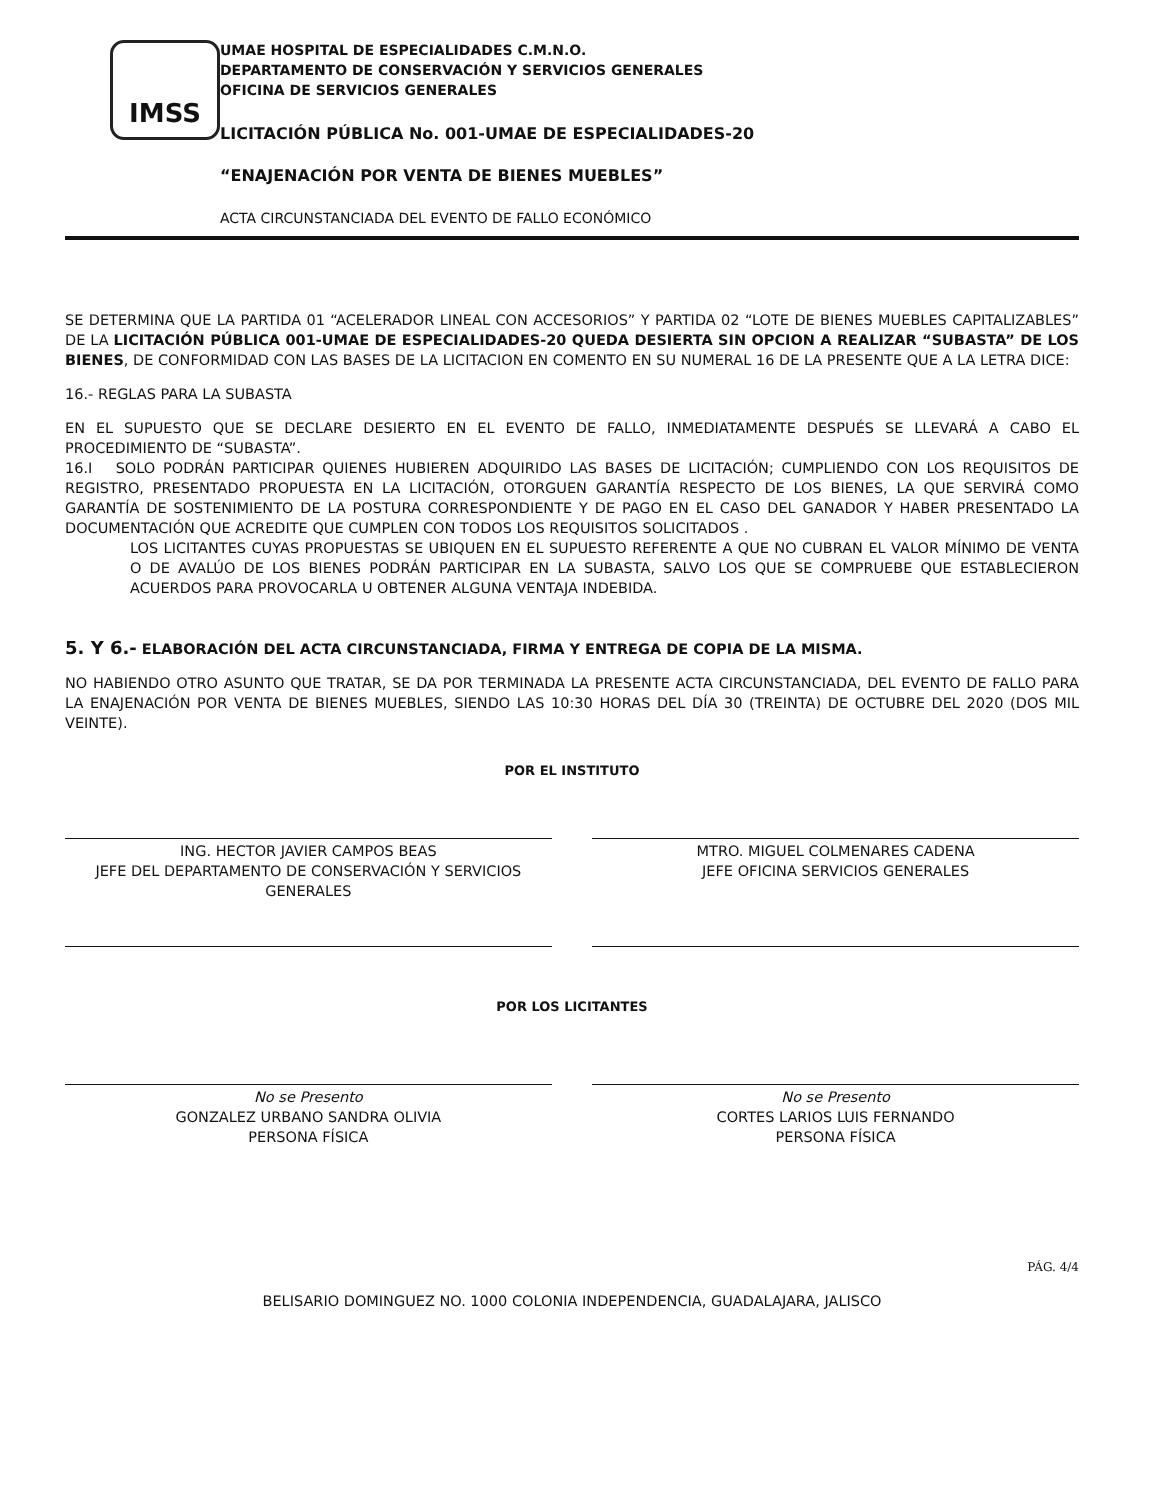IMSS
UMAE HOSPITAL DE ESPECIALIDADES C.M.N.O.
DEPARTAMENTO DE CONSERVACIÓN Y SERVICIOS GENERALES
OFICINA DE SERVICIOS GENERALES
LICITACIÓN PÚBLICA No. 001-UMAE DE ESPECIALIDADES-20
“ENAJENACIÓN POR VENTA DE BIENES MUEBLES”
ACTA CIRCUNSTANCIADA DEL EVENTO DE FALLO ECONÓMICO
SE DETERMINA QUE LA PARTIDA 01 “ACELERADOR LINEAL CON ACCESORIOS” Y PARTIDA 02 “LOTE DE BIENES MUEBLES CAPITALIZABLES” DE LA LICITACIÓN PÚBLICA 001-UMAE DE ESPECIALIDADES-20 QUEDA DESIERTA SIN OPCION A REALIZAR “SUBASTA” DE LOS BIENES, DE CONFORMIDAD CON LAS BASES DE LA LICITACION EN COMENTO EN SU NUMERAL 16 DE LA PRESENTE QUE A LA LETRA DICE:
16.- REGLAS PARA LA SUBASTA
EN EL SUPUESTO QUE SE DECLARE DESIERTO EN EL EVENTO DE FALLO, INMEDIATAMENTE DESPUÉS SE LLEVARÁ A CABO EL PROCEDIMIENTO DE “SUBASTA”.
16.I SOLO PODRÁN PARTICIPAR QUIENES HUBIEREN ADQUIRIDO LAS BASES DE LICITACIÓN; CUMPLIENDO CON LOS REQUISITOS DE REGISTRO, PRESENTADO PROPUESTA EN LA LICITACIÓN, OTORGUEN GARANTÍA RESPECTO DE LOS BIENES, LA QUE SERVIRÁ COMO GARANTÍA DE SOSTENIMIENTO DE LA POSTURA CORRESPONDIENTE Y DE PAGO EN EL CASO DEL GANADOR Y HABER PRESENTADO LA DOCUMENTACIÓN QUE ACREDITE QUE CUMPLEN CON TODOS LOS REQUISITOS SOLICITADOS .
LOS LICITANTES CUYAS PROPUESTAS SE UBIQUEN EN EL SUPUESTO REFERENTE A QUE NO CUBRAN EL VALOR MÍNIMO DE VENTA O DE AVALÚO DE LOS BIENES PODRÁN PARTICIPAR EN LA SUBASTA, SALVO LOS QUE SE COMPRUEBE QUE ESTABLECIERON ACUERDOS PARA PROVOCARLA U OBTENER ALGUNA VENTAJA INDEBIDA.
5. Y 6.- ELABORACIÓN DEL ACTA CIRCUNSTANCIADA, FIRMA Y ENTREGA DE COPIA DE LA MISMA.
NO HABIENDO OTRO ASUNTO QUE TRATAR, SE DA POR TERMINADA LA PRESENTE ACTA CIRCUNSTANCIADA, DEL EVENTO DE FALLO PARA LA ENAJENACIÓN POR VENTA DE BIENES MUEBLES, SIENDO LAS 10:30 HORAS DEL DÍA 30 (TREINTA) DE OCTUBRE DEL 2020 (DOS MIL VEINTE).
POR EL INSTITUTO
ING. HECTOR JAVIER CAMPOS BEAS
JEFE DEL DEPARTAMENTO DE CONSERVACIÓN Y SERVICIOS GENERALES
MTRO. MIGUEL COLMENARES CADENA
JEFE OFICINA SERVICIOS GENERALES
POR LOS LICITANTES
No se Presento
GONZALEZ URBANO SANDRA OLIVIA
PERSONA FÍSICA
No se Presento
CORTES LARIOS LUIS FERNANDO
PERSONA FÍSICA
PÁG. 4/4
BELISARIO DOMINGUEZ NO. 1000 COLONIA INDEPENDENCIA, GUADALAJARA, JALISCO